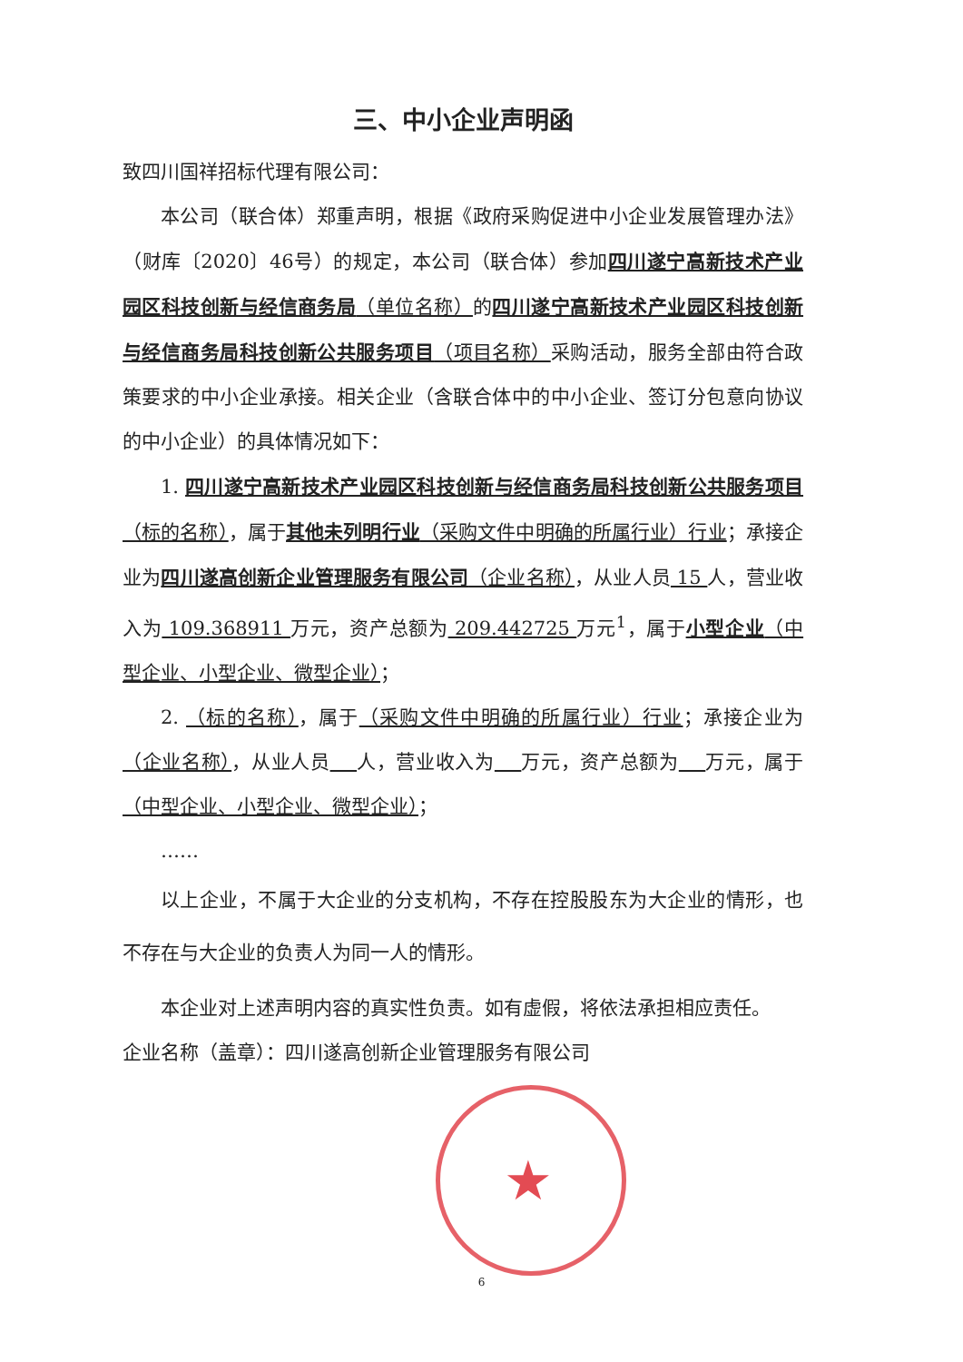★
三、中小企业声明函
致四川国祥招标代理有限公司：
本公司（联合体）郑重声明，根据《政府采购促进中小企业发展管理办法》（财库〔2020〕46号）的规定，本公司（联合体）参加四川遂宁高新技术产业园区科技创新与经信商务局（单位名称）的四川遂宁高新技术产业园区科技创新与经信商务局科技创新公共服务项目（项目名称）采购活动，服务全部由符合政策要求的中小企业承接。相关企业（含联合体中的中小企业、签订分包意向协议的中小企业）的具体情况如下：
1. 四川遂宁高新技术产业园区科技创新与经信商务局科技创新公共服务项目（标的名称），属于其他未列明行业（采购文件中明确的所属行业）行业；承接企业为四川遂高创新企业管理服务有限公司（企业名称），从业人员 15 人，营业收入为 109.368911 万元，资产总额为 209.442725 万元<sup>1</sup>，属于小型企业（中型企业、小型企业、微型企业）；
2. （标的名称），属于（采购文件中明确的所属行业）行业；承接企业为（企业名称），从业人员 人，营业收入为 万元，资产总额为 万元，属于（中型企业、小型企业、微型企业）；
……
以上企业，不属于大企业的分支机构，不存在控股股东为大企业的情形，也不存在与大企业的负责人为同一人的情形。
本企业对上述声明内容的真实性负责。如有虚假，将依法承担相应责任。
企业名称（盖章）：四川遂高创新企业管理服务有限公司
6